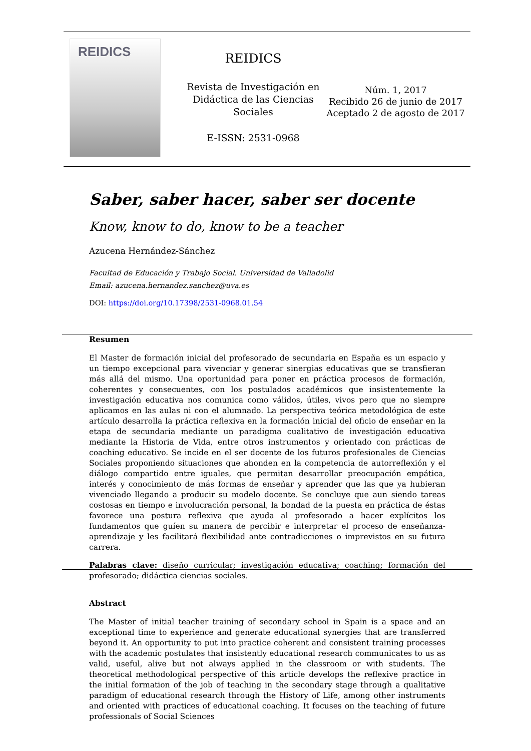REIDICS
REIDICS
Revista de Investigación en Didáctica de las Ciencias Sociales
E-ISSN: 2531-0968
Núm. 1, 2017
Recibido 26 de junio de 2017
Aceptado 2 de agosto de 2017
Saber, saber hacer, saber ser docente
Know, know to do, know to be a teacher
Azucena Hernández-Sánchez
Facultad de Educación y Trabajo Social. Universidad de Valladolid
Email: azucena.hernandez.sanchez@uva.es
DOI: https://doi.org/10.17398/2531-0968.01.54
Resumen
El Master de formación inicial del profesorado de secundaria en España es un espacio y un tiempo excepcional para vivenciar y generar sinergias educativas que se transfieran más allá del mismo. Una oportunidad para poner en práctica procesos de formación, coherentes y consecuentes, con los postulados académicos que insistentemente la investigación educativa nos comunica como válidos, útiles, vivos pero que no siempre aplicamos en las aulas ni con el alumnado. La perspectiva teórica metodológica de este artículo desarrolla la práctica reflexiva en la formación inicial del oficio de enseñar en la etapa de secundaria mediante un paradigma cualitativo de investigación educativa mediante la Historia de Vida, entre otros instrumentos y orientado con prácticas de coaching educativo. Se incide en el ser docente de los futuros profesionales de Ciencias Sociales proponiendo situaciones que ahonden en la competencia de autorreflexión y el diálogo compartido entre iguales, que permitan desarrollar preocupación empática, interés y conocimiento de más formas de enseñar y aprender que las que ya hubieran vivenciado llegando a producir su modelo docente. Se concluye que aun siendo tareas costosas en tiempo e involucración personal, la bondad de la puesta en práctica de éstas favorece una postura reflexiva que ayuda al profesorado a hacer explícitos los fundamentos que guíen su manera de percibir e interpretar el proceso de enseñanza-aprendizaje y les facilitará flexibilidad ante contradicciones o imprevistos en su futura carrera.
Palabras clave: diseño curricular; investigación educativa; coaching; formación del profesorado; didáctica ciencias sociales.
Abstract
The Master of initial teacher training of secondary school in Spain is a space and an exceptional time to experience and generate educational synergies that are transferred beyond it. An opportunity to put into practice coherent and consistent training processes with the academic postulates that insistently educational research communicates to us as valid, useful, alive but not always applied in the classroom or with students. The theoretical methodological perspective of this article develops the reflexive practice in the initial formation of the job of teaching in the secondary stage through a qualitative paradigm of educational research through the History of Life, among other instruments and oriented with practices of educational coaching. It focuses on the teaching of future professionals of Social Sciences